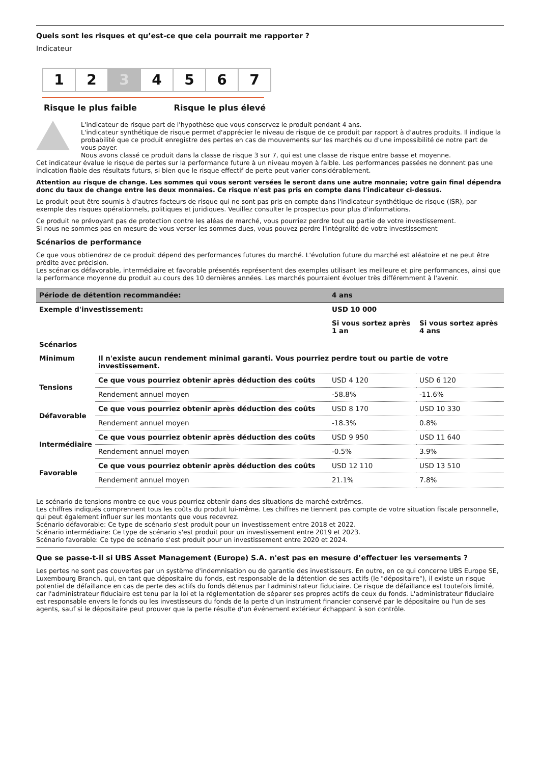Quels sont les risques et qu’est-ce que cela pourrait me rapporter ?
Indicateur
1 2 3 4 5 6 7
Risque le plus faible Risque le plus élevé
L'indicateur de risque part de l'hypothèse que vous conservez le produit pendant 4 ans.
L'indicateur synthétique de risque permet d'apprécier le niveau de risque de ce produit par rapport à d'autres produits. Il indique la probabilité que ce produit enregistre des pertes en cas de mouvements sur les marchés ou d'une impossibilité de notre part de vous payer.
Nous avons classé ce produit dans la classe de risque 3 sur 7, qui est une classe de risque entre basse et moyenne.
Cet indicateur évalue le risque de pertes sur la performance future à un niveau moyen à faible. Les performances passées ne donnent pas une indication fiable des résultats futurs, si bien que le risque effectif de perte peut varier considérablement.
Attention au risque de change. Les sommes qui vous seront versées le seront dans une autre monnaie; votre gain final dépendra donc du taux de change entre les deux monnaies. Ce risque n'est pas pris en compte dans l'indicateur ci-dessus.
Le produit peut être soumis à d'autres facteurs de risque qui ne sont pas pris en compte dans l'indicateur synthétique de risque (ISR), par exemple des risques opérationnels, politiques et juridiques. Veuillez consulter le prospectus pour plus d'informations.
Ce produit ne prévoyant pas de protection contre les aléas de marché, vous pourriez perdre tout ou partie de votre investissement.
Si nous ne sommes pas en mesure de vous verser les sommes dues, vous pouvez perdre l'intégralité de votre investissement
Scénarios de performance
Ce que vous obtiendrez de ce produit dépend des performances futures du marché. L'évolution future du marché est aléatoire et ne peut être prédite avec précision.
Les scénarios défavorable, intermédiaire et favorable présentés représentent des exemples utilisant les meilleure et pire performances, ainsi que la performance moyenne du produit au cours des 10 dernières années. Les marchés pourraient évoluer très différemment à l'avenir.
| Période de détention recommandée: | | 4 ans | |
| --- | --- | --- | --- |
| Exemple d'investissement: | | USD 10 000 | |
| | | Si vous sortez après 1 an | Si vous sortez après 4 ans |
| Scénarios | | | |
| Minimum | Il n'existe aucun rendement minimal garanti. Vous pourriez perdre tout ou partie de votre investissement. | | |
| Tensions | Ce que vous pourriez obtenir après déduction des coûts | USD 4 120 | USD 6 120 |
| | Rendement annuel moyen | -58.8% | -11.6% |
| Défavorable | Ce que vous pourriez obtenir après déduction des coûts | USD 8 170 | USD 10 330 |
| | Rendement annuel moyen | -18.3% | 0.8% |
| Intermédiaire | Ce que vous pourriez obtenir après déduction des coûts | USD 9 950 | USD 11 640 |
| | Rendement annuel moyen | -0.5% | 3.9% |
| Favorable | Ce que vous pourriez obtenir après déduction des coûts | USD 12 110 | USD 13 510 |
| | Rendement annuel moyen | 21.1% | 7.8% |
Le scénario de tensions montre ce que vous pourriez obtenir dans des situations de marché extrêmes.
Les chiffres indiqués comprennent tous les coûts du produit lui-même. Les chiffres ne tiennent pas compte de votre situation fiscale personnelle, qui peut également influer sur les montants que vous recevrez.
Scénario défavorable: Ce type de scénario s'est produit pour un investissement entre 2018 et 2022.
Scénario intermédiaire: Ce type de scénario s'est produit pour un investissement entre 2019 et 2023.
Scénario favorable: Ce type de scénario s'est produit pour un investissement entre 2020 et 2024.
Que se passe-t-il si UBS Asset Management (Europe) S.A. n'est pas en mesure d’effectuer les versements ?
Les pertes ne sont pas couvertes par un système d'indemnisation ou de garantie des investisseurs. En outre, en ce qui concerne UBS Europe SE, Luxembourg Branch, qui, en tant que dépositaire du fonds, est responsable de la détention de ses actifs (le "dépositaire"), il existe un risque potentiel de défaillance en cas de perte des actifs du fonds détenus par l'administrateur fiduciaire. Ce risque de défaillance est toutefois limité, car l'administrateur fiduciaire est tenu par la loi et la réglementation de séparer ses propres actifs de ceux du fonds. L'administrateur fiduciaire est responsable envers le fonds ou les investisseurs du fonds de la perte d'un instrument financier conservé par le dépositaire ou l'un de ses agents, sauf si le dépositaire peut prouver que la perte résulte d'un événement extérieur échappant à son contrôle.